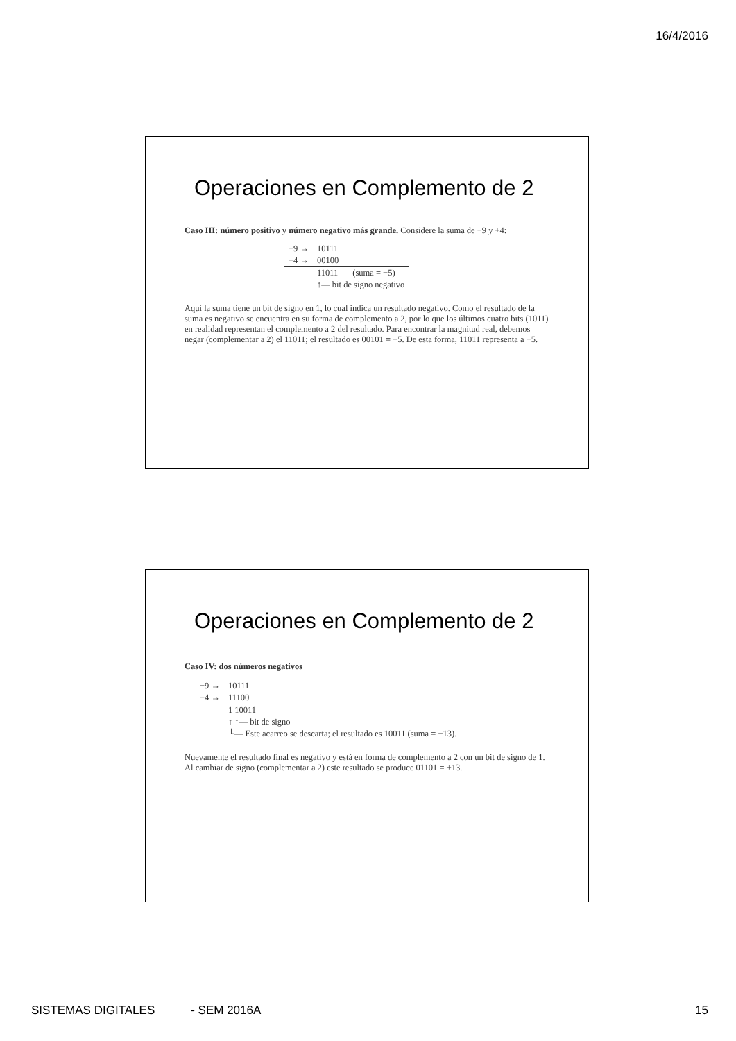16/4/2016
Operaciones en Complemento de 2
Caso III: número positivo y número negativo más grande. Considere la suma de −9 y +4:
| −9 → | 10111 | |
| +4 → | 00100 | |
| | 11011 | (suma = −5) |
| | ↑— bit de signo negativo | |
Aquí la suma tiene un bit de signo en 1, lo cual indica un resultado negativo. Como el resultado de la suma es negativo se encuentra en su forma de complemento a 2, por lo que los últimos cuatro bits (1011) en realidad representan el complemento a 2 del resultado. Para encontrar la magnitud real, debemos negar (complementar a 2) el 11011; el resultado es 00101 = +5. De esta forma, 11011 representa a −5.
Operaciones en Complemento de 2
Caso IV: dos números negativos
| −9 → | 10111 |
| −4 → | 11100 |
| | 1 10011 |
| | ↑ ↑— bit de signo |
| | └— Este acarreo se descarta; el resultado es 10011 (suma = −13). |
Nuevamente el resultado final es negativo y está en forma de complemento a 2 con un bit de signo de 1. Al cambiar de signo (complementar a 2) este resultado se produce 01101 = +13.
SISTEMAS DIGITALES - SEM 2016A
15